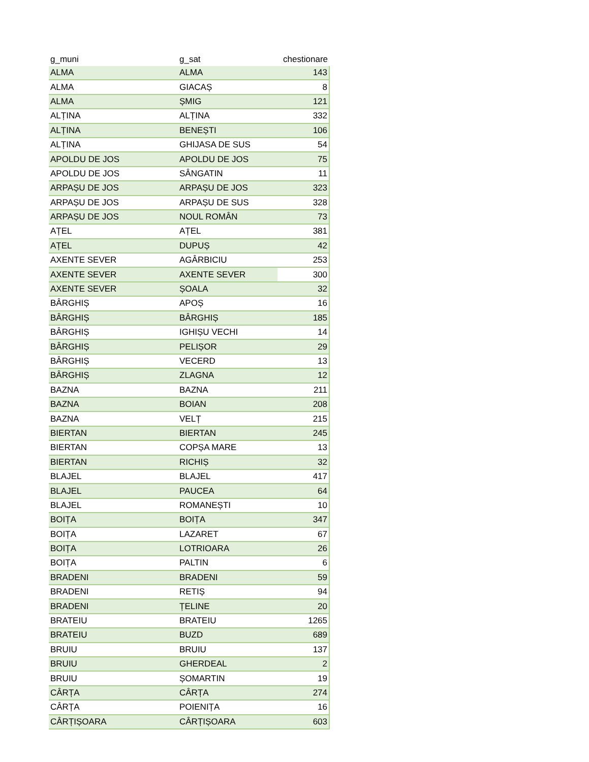| g_muni | g_sat | chestionare |
| --- | --- | --- |
| ALMA | ALMA | 143 |
| ALMA | GIACAȘ | 8 |
| ALMA | ȘMIG | 121 |
| ALȚINA | ALȚINA | 332 |
| ALȚINA | BENEȘTI | 106 |
| ALȚINA | GHIJASA DE SUS | 54 |
| APOLDU DE JOS | APOLDU DE JOS | 75 |
| APOLDU DE JOS | SÂNGATIN | 11 |
| ARPAȘU DE JOS | ARPAȘU DE JOS | 323 |
| ARPAȘU DE JOS | ARPAȘU DE SUS | 328 |
| ARPAȘU DE JOS | NOUL ROMÂN | 73 |
| AȚEL | AȚEL | 381 |
| AȚEL | DUPUȘ | 42 |
| AXENTE SEVER | AGÂRBICIU | 253 |
| AXENTE SEVER | AXENTE SEVER | 300 |
| AXENTE SEVER | ȘOALA | 32 |
| BÂRGHIȘ | APOȘ | 16 |
| BÂRGHIȘ | BÂRGHIȘ | 185 |
| BÂRGHIȘ | IGHIȘU VECHI | 14 |
| BÂRGHIȘ | PELIȘOR | 29 |
| BÂRGHIȘ | VECERD | 13 |
| BÂRGHIȘ | ZLAGNA | 12 |
| BAZNA | BAZNA | 211 |
| BAZNA | BOIAN | 208 |
| BAZNA | VELȚ | 215 |
| BIERTAN | BIERTAN | 245 |
| BIERTAN | COPȘA MARE | 13 |
| BIERTAN | RICHIȘ | 32 |
| BLAJEL | BLAJEL | 417 |
| BLAJEL | PAUCEA | 64 |
| BLAJEL | ROMANEȘTI | 10 |
| BOIȚA | BOIȚA | 347 |
| BOIȚA | LAZARET | 67 |
| BOIȚA | LOTRIOARA | 26 |
| BOIȚA | PALTIN | 6 |
| BRADENI | BRADENI | 59 |
| BRADENI | RETIȘ | 94 |
| BRADENI | ȚELINE | 20 |
| BRATEIU | BRATEIU | 1265 |
| BRATEIU | BUZD | 689 |
| BRUIU | BRUIU | 137 |
| BRUIU | GHERDEAL | 2 |
| BRUIU | ȘOMARTIN | 19 |
| CÂRȚA | CÂRȚA | 274 |
| CÂRȚA | POIENIȚA | 16 |
| CÂRȚIȘOARA | CÂRȚIȘOARA | 603 |